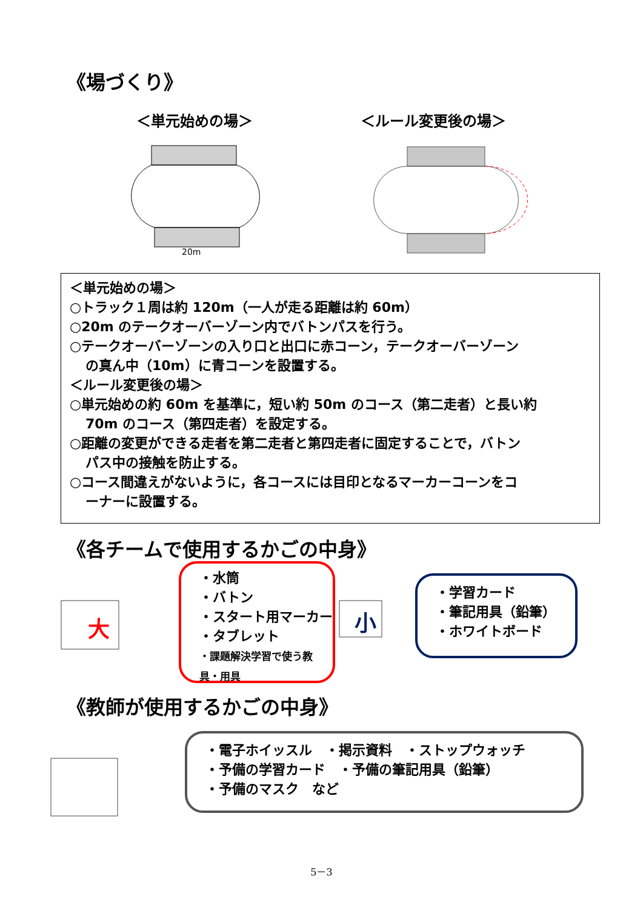《場づくり》
＜単元始めの場＞ ＜ルール変更後の場＞
20m
＜単元始めの場＞
○トラック１周は約 120m（一人が走る距離は約 60m）
○20m のテークオーバーゾーン内でバトンパスを行う。
○テークオーバーゾーンの入り口と出口に赤コーン，テークオーバーゾーン
の真ん中（10m）に青コーンを設置する。
＜ルール変更後の場＞
○単元始めの約 60m を基準に，短い約 50m のコース（第二走者）と長い約
70m のコース（第四走者）を設定する。
○距離の変更ができる走者を第二走者と第四走者に固定することで，バトン
パス中の接触を防止する。
○コース間違えがないように，各コースには目印となるマーカーコーンをコ
ーナーに設置する。
《各チームで使用するかごの中身》
大
小
・水筒
・バトン
・スタート用マーカー
・タブレット
・課題解決学習で使う教具・用具
・学習カード
・筆記用具（鉛筆）
・ホワイトボード
《教師が使用するかごの中身》
・電子ホイッスル　・掲示資料　・ストップウォッチ
・予備の学習カード　・予備の筆記用具（鉛筆）
・予備のマスク　など
5－3